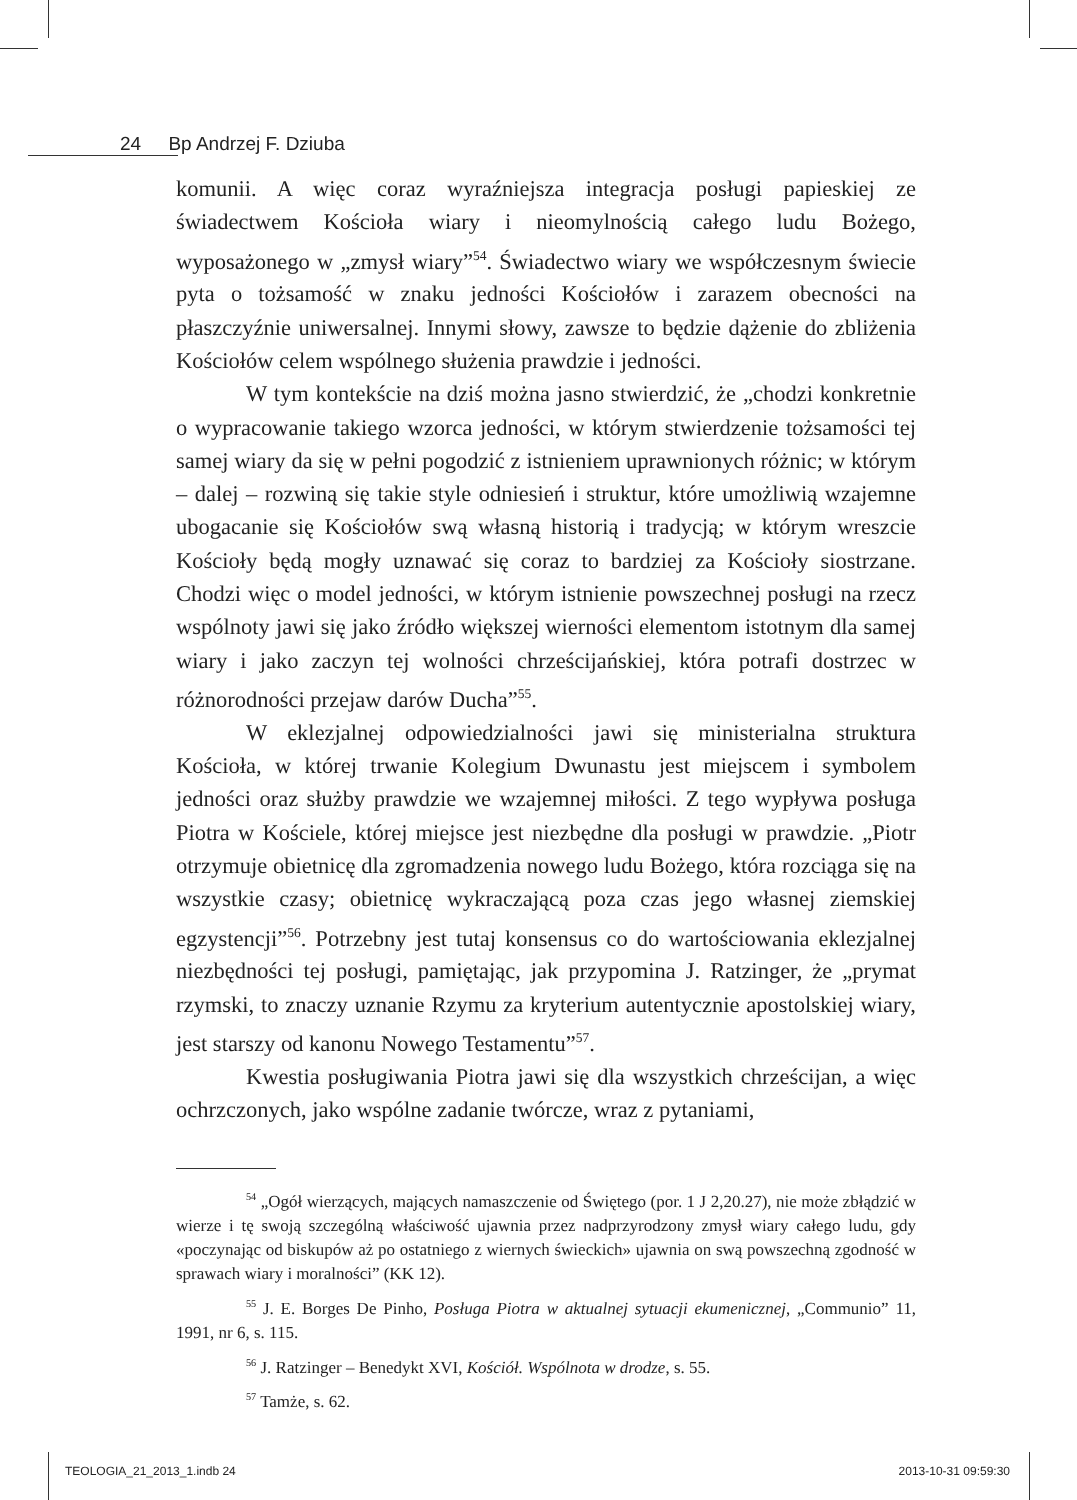24 Bp Andrzej F. Dziuba
komunii. A więc coraz wyraźniejsza integracja posługi papieskiej ze świadectwem Kościoła wiary i nieomylnością całego ludu Bożego, wyposażonego w „zmysł wiary”<sup>54</sup>. Świadectwo wiary we współczesnym świecie pyta o tożsamość w znaku jedności Kościołów i zarazem obecności na płaszczyźnie uniwersalnej. Innymi słowy, zawsze to będzie dążenie do zbliżenia Kościołów celem wspólnego służenia prawdzie i jedności.
W tym kontekście na dziś można jasno stwierdzić, że „chodzi konkretnie o wypracowanie takiego wzorca jedności, w którym stwierdzenie tożsamości tej samej wiary da się w pełni pogodzić z istnieniem uprawnionych różnic; w którym – dalej – rozwiną się takie style odniesień i struktur, które umożliwią wzajemne ubogacanie się Kościołów swą własną historią i tradycją; w którym wreszcie Kościoły będą mogły uznawać się coraz to bardziej za Kościoły siostrzane. Chodzi więc o model jedności, w którym istnienie powszechnej posługi na rzecz wspólnoty jawi się jako źródło większej wierności elementom istotnym dla samej wiary i jako zaczyn tej wolności chrześcijańskiej, która potrafi dostrzec w różnorodności przejaw darów Ducha”<sup>55</sup>.
W eklezjalnej odpowiedzialności jawi się ministerialna struktura Kościoła, w której trwanie Kolegium Dwunastu jest miejscem i symbolem jedności oraz służby prawdzie we wzajemnej miłości. Z tego wypływa posługa Piotra w Kościele, której miejsce jest niezbędne dla posługi w prawdzie. „Piotr otrzymuje obietnicę dla zgromadzenia nowego ludu Bożego, która rozciąga się na wszystkie czasy; obietnicę wykraczającą poza czas jego własnej ziemskiej egzystencji”<sup>56</sup>. Potrzebny jest tutaj konsensus co do wartościowania eklezjalnej niezbędności tej posługi, pamiętając, jak przypomina J. Ratzinger, że „prymat rzymski, to znaczy uznanie Rzymu za kryterium autentycznie apostolskiej wiary, jest starszy od kanonu Nowego Testamentu”<sup>57</sup>.
Kwestia posługiwania Piotra jawi się dla wszystkich chrześcijan, a więc ochrzczonych, jako wspólne zadanie twórcze, wraz z pytaniami,
<sup>54</sup> „Ogół wierzących, mających namaszczenie od Świętego (por. 1 J 2,20.27), nie może zbłądzić w wierze i tę swoją szczególną właściwość ujawnia przez nadprzyrodzony zmysł wiary całego ludu, gdy «poczynając od biskupów aż po ostatniego z wiernych świeckich» ujawnia on swą powszechną zgodność w sprawach wiary i moralności” (KK 12).
<sup>55</sup> J. E. Borges De Pinho, Posługa Piotra w aktualnej sytuacji ekumenicznej, „Communio” 11, 1991, nr 6, s. 115.
<sup>56</sup> J. Ratzinger – Benedykt XVI, Kościół. Wspólnota w drodze, s. 55.
<sup>57</sup> Tamże, s. 62.
TEOLOGIA_21_2013_1.indb 24 2013-10-31 09:59:30